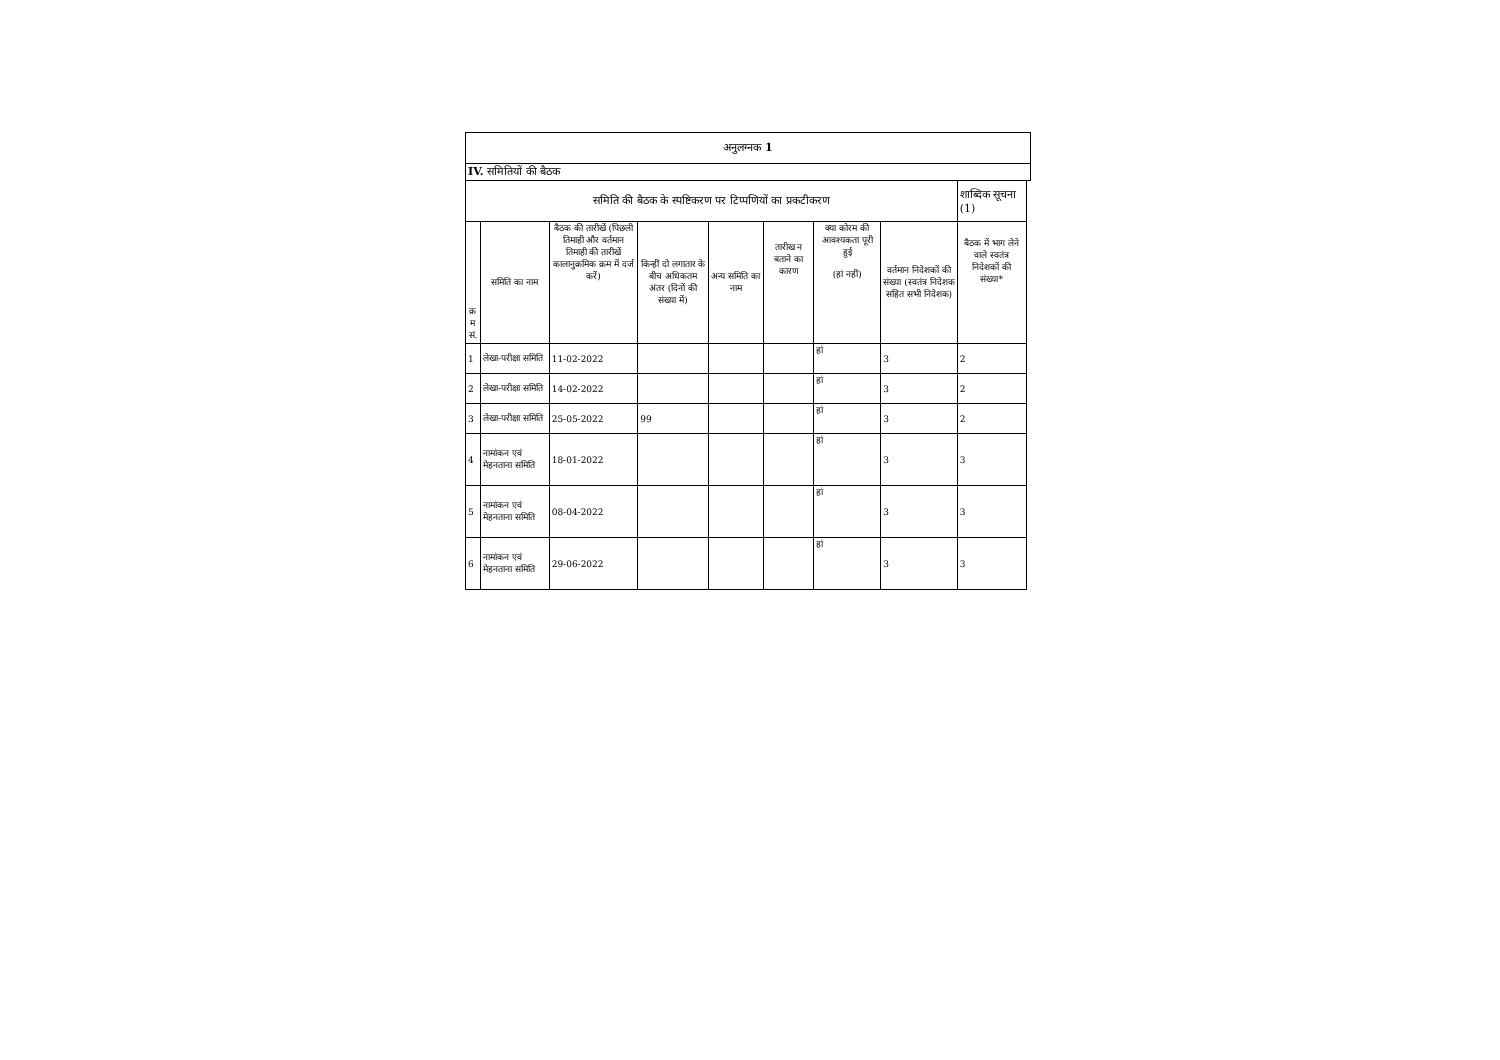| अनुलग्नक 1 | | | | | | | | | |
| --- | --- | --- | --- | --- | --- | --- | --- | --- | --- |
| IV. समितियों की बैठक | | | | | | | | | |
| समिति की बैठक के स्पष्टिकरण पर टिप्पणियों का प्रकटीकरण | | | | | | | | शाब्दिक सूचना (1) | |
| क्र म सं. | समिति का नाम | बैठक की तारीखें (पिछली तिमाही और वर्तमान तिमाही की तारीखें कालानुक्रमिक क्रम में दर्ज करें) | किन्हीं दो लगातार के बीच अधिकतम अंतर (दिनों की संख्या में) | अन्य समिति का नाम | तारीख न बताने का कारण | क्या कोरम की आवश्यकता पूरी हुई (हां नहीं) | वर्तमान निदेशकों की संख्या (स्वतंत्र निदेशक सहित सभी निदेशक) | बैठक में भाग लेने वाले स्वतंत्र निदेशकों की संख्या* | |
| 1 | लेखा-परीक्षा समिति | 11-02-2022 | | | | हां | 3 | 2 | |
| 2 | लेखा-परीक्षा समिति | 14-02-2022 | | | | हां | 3 | 2 | |
| 3 | लेखा-परीक्षा समिति | 25-05-2022 | 99 | | | हां | 3 | 2 | |
| 4 | नामांकन एवं मेहनताना समिति | 18-01-2022 | | | | हां | 3 | 3 | |
| 5 | नामांकन एवं मेहनताना समिति | 08-04-2022 | | | | हां | 3 | 3 | |
| 6 | नामांकन एवं मेहनताना समिति | 29-06-2022 | | | | हां | 3 | 3 | |